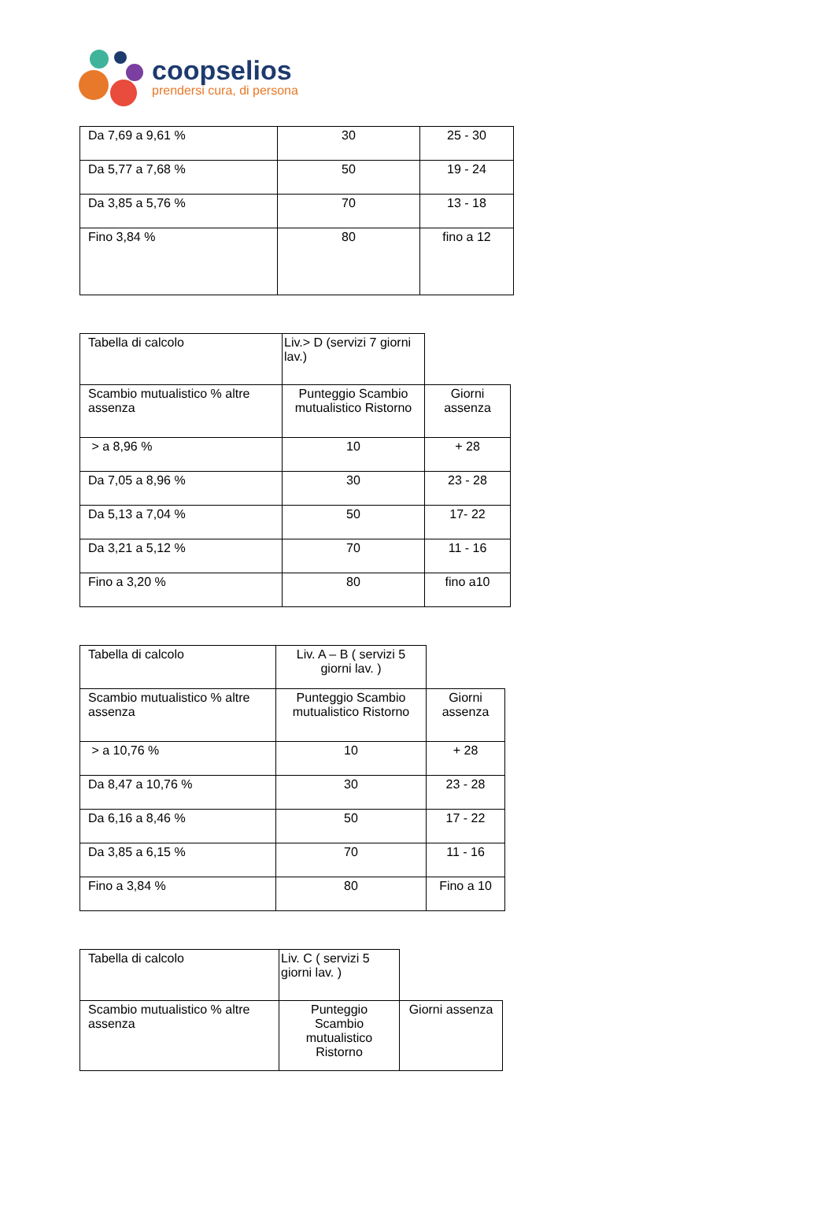coopselios
prendersi cura, di persona
| Da 7,69 a 9,61 % | 30 | 25 - 30 |
| Da 5,77 a 7,68 % | 50 | 19 - 24 |
| Da 3,85 a 5,76 % | 70 | 13 - 18 |
| Fino 3,84 % | 80 | fino a 12 |
| Tabella di calcolo | Liv.> D (servizi 7 giorni lav.) | |
| Scambio mutualistico % altre assenza | Punteggio Scambio mutualistico Ristorno | Giorni assenza |
| > a 8,96 % | 10 | + 28 |
| Da 7,05 a 8,96 % | 30 | 23 - 28 |
| Da 5,13 a 7,04 % | 50 | 17- 22 |
| Da 3,21 a 5,12 % | 70 | 11 - 16 |
| Fino a 3,20 % | 80 | fino a10 |
| Tabella di calcolo | Liv. A – B ( servizi 5 giorni lav. ) | |
| Scambio mutualistico % altre assenza | Punteggio Scambio mutualistico Ristorno | Giorni assenza |
| > a 10,76 % | 10 | + 28 |
| Da 8,47 a 10,76 % | 30 | 23 - 28 |
| Da 6,16 a 8,46 % | 50 | 17 - 22 |
| Da 3,85 a 6,15 % | 70 | 11 - 16 |
| Fino a 3,84 % | 80 | Fino a 10 |
| Tabella di calcolo | Liv. C ( servizi 5 giorni lav. ) | |
| Scambio mutualistico % altre assenza | Punteggio Scambio mutualistico Ristorno | Giorni assenza |